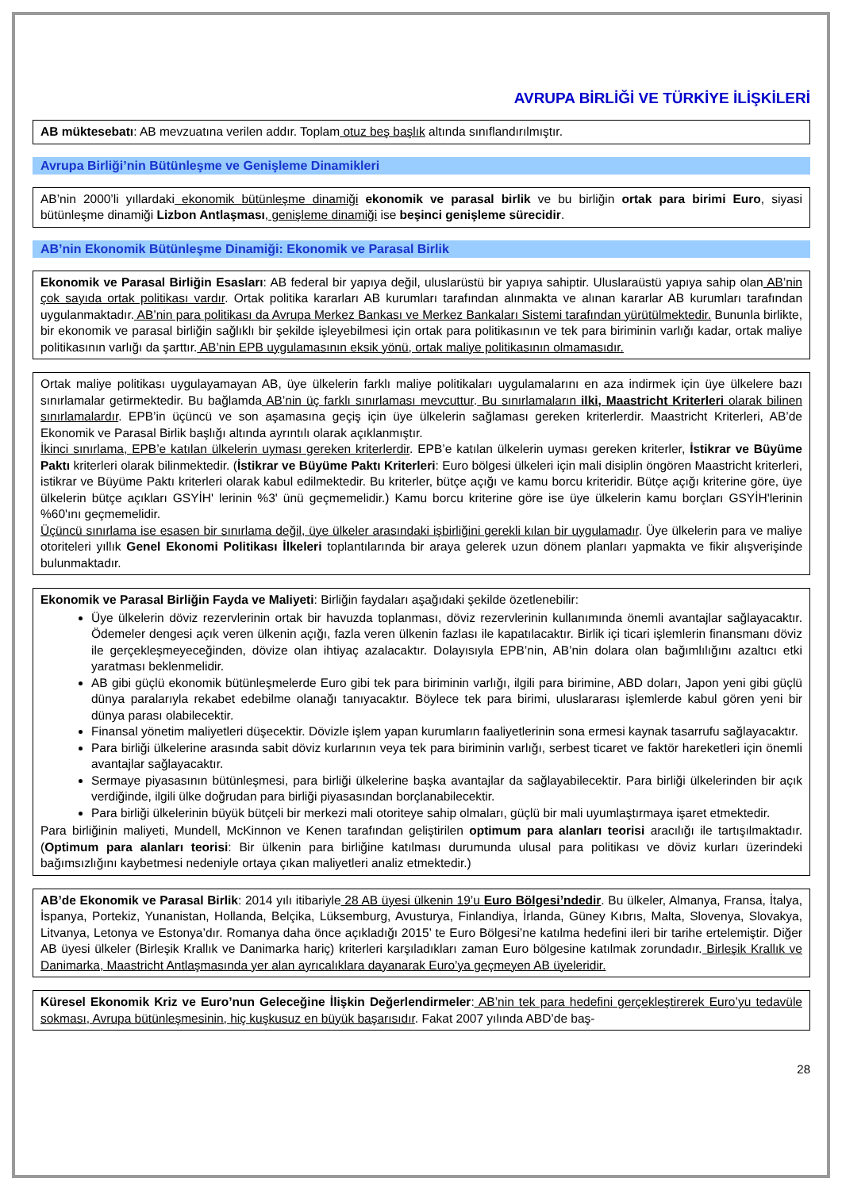AVRUPA BİRLİĞİ VE TÜRKİYE İLİŞKİLERİ
AB müktesebatı: AB mevzuatına verilen addır. Toplam otuz beş başlık altında sınıflandırılmıştır.
Avrupa Birliği’nin Bütünleşme ve Genişleme Dinamikleri
AB’nin 2000’li yıllardaki ekonomik bütünleşme dinamiği ekonomik ve parasal birlik ve bu birliğin ortak para birimi Euro, siyasi bütünleşme dinamiği Lizbon Antlaşması, genişleme dinamiği ise beşinci genişleme sürecidir.
AB’nin Ekonomik Bütünleşme Dinamiği: Ekonomik ve Parasal Birlik
Ekonomik ve Parasal Birliğin Esasları: AB federal bir yapıya değil, uluslarüstü bir yapıya sahiptir. Uluslaraüstü yapıya sahip olan AB’nin çok sayıda ortak politikası vardır. Ortak politika kararları AB kurumları tarafından alınmakta ve alınan kararlar AB kurumları tarafından uygulanmaktadır. AB’nin para politikası da Avrupa Merkez Bankası ve Merkez Bankaları Sistemi tarafından yürütülmektedir. Bununla birlikte, bir ekonomik ve parasal birliğin sağlıklı bir şekilde işleyebilmesi için ortak para politikasının ve tek para biriminin varlığı kadar, ortak maliye politikasının varlığı da şarttır. AB’nin EPB uygulamasının eksik yönü, ortak maliye politikasının olmamasıdır.
Ortak maliye politikası uygulayamayan AB, üye ülkelerin farklı maliye politikaları uygulamalarını en aza indirmek için üye ülkelere bazı sınırlamalar getirmektedir. Bu bağlamda AB’nin üç farklı sınırlaması mevcuttur. Bu sınırlamaların ilki, Maastricht Kriterleri olarak bilinen sınırlamalardır. EPB’in üçüncü ve son aşamasına geçiş için üye ülkelerin sağlaması gereken kriterlerdir. Maastricht Kriterleri, AB’de Ekonomik ve Parasal Birlik başlığı altında ayrıntılı olarak açıklanmıştır.
İkinci sınırlama, EPB’e katılan ülkelerin uyması gereken kriterlerdir. EPB’e katılan ülkelerin uyması gereken kriterler, İstikrar ve Büyüme Paktı kriterleri olarak bilinmektedir. (İstikrar ve Büyüme Paktı Kriterleri: Euro bölgesi ülkeleri için mali disiplin öngören Maastricht kriterleri, istikrar ve Büyüme Paktı kriterleri olarak kabul edilmektedir. Bu kriterler, bütçe açığı ve kamu borcu kriteridir. Bütçe açığı kriterine göre, üye ülkelerin bütçe açıkları GSYİH' lerinin %3' ünü geçmemelidir.) Kamu borcu kriterine göre ise üye ülkelerin kamu borçları GSYİH'lerinin %60'ını geçmemelidir.
Üçüncü sınırlama ise esasen bir sınırlama değil, üye ülkeler arasındaki işbirliğini gerekli kılan bir uygulamadır. Üye ülkelerin para ve maliye otoriteleri yıllık Genel Ekonomi Politikası İlkeleri toplantılarında bir araya gelerek uzun dönem planları yapmakta ve fikir alışverişinde bulunmaktadır.
Ekonomik ve Parasal Birliğin Fayda ve Maliyeti: Birliğin faydaları aşağıdaki şekilde özetlenebilir:
Üye ülkelerin döviz rezervlerinin ortak bir havuzda toplanması, döviz rezervlerinin kullanımında önemli avantajlar sağlayacaktır. Ödemeler dengesi açık veren ülkenin açığı, fazla veren ülkenin fazlası ile kapatılacaktır. Birlik içi ticari işlemlerin finansmanı döviz ile gerçekleşmeyeceğinden, dövize olan ihtiyaç azalacaktır. Dolayısıyla EPB’nin, AB’nin dolara olan bağımlılığını azaltıcı etki yaratması beklenmelidir.
AB gibi güçlü ekonomik bütünleşmelerde Euro gibi tek para biriminin varlığı, ilgili para birimine, ABD doları, Japon yeni gibi güçlü dünya paralarıyla rekabet edebilme olanağı tanıyacaktır. Böylece tek para birimi, uluslararası işlemlerde kabul gören yeni bir dünya parası olabilecektir.
Finansal yönetim maliyetleri düşecektir. Dövizle işlem yapan kurumların faaliyetlerinin sona ermesi kaynak tasarrufu sağlayacaktır.
Para birliği ülkelerine arasında sabit döviz kurlarının veya tek para biriminin varlığı, serbest ticaret ve faktör hareketleri için önemli avantajlar sağlayacaktır.
Sermaye piyasasının bütünleşmesi, para birliği ülkelerine başka avantajlar da sağlayabilecektir. Para birliği ülkelerinden bir açık verdiğinde, ilgili ülke doğrudan para birliği piyasasından borçlanabilecektir.
Para birliği ülkelerinin büyük bütçeli bir merkezi mali otoriteye sahip olmaları, güçlü bir mali uyumlaştırmaya işaret etmektedir.
Para birliğinin maliyeti, Mundell, McKinnon ve Kenen tarafından geliştirilen optimum para alanları teorisi aracılığı ile tartışılmaktadır. (Optimum para alanları teorisi: Bir ülkenin para birliğine katılması durumunda ulusal para politikası ve döviz kurları üzerindeki bağımsızlığını kaybetmesi nedeniyle ortaya çıkan maliyetleri analiz etmektedir.)
AB’de Ekonomik ve Parasal Birlik: 2014 yılı itibariyle 28 AB üyesi ülkenin 19’u Euro Bölgesi’ndedir. Bu ülkeler, Almanya, Fransa, İtalya, İspanya, Portekiz, Yunanistan, Hollanda, Belçika, Lüksemburg, Avusturya, Finlandiya, İrlanda, Güney Kıbrıs, Malta, Slovenya, Slovakya, Litvanya, Letonya ve Estonya’dır. Romanya daha önce açıkladığı 2015’ te Euro Bölgesi’ne katılma hedefini ileri bir tarihe ertelemiştir. Diğer AB üyesi ülkeler (Birleşik Krallık ve Danimarka hariç) kriterleri karşıladıkları zaman Euro bölgesine katılmak zorundadır. Birleşik Krallık ve Danimarka, Maastricht Antlaşmasında yer alan ayrıcalıklara dayanarak Euro’ya geçmeyen AB üyeleridir.
Küresel Ekonomik Kriz ve Euro’nun Geleceğine İlişkin Değerlendirmeler: AB’nin tek para hedefini gerçekleştirerek Euro’yu tedavüle sokması, Avrupa bütünleşmesinin, hiç kuşkusuz en büyük başarısıdır. Fakat 2007 yılında ABD’de baş-
28